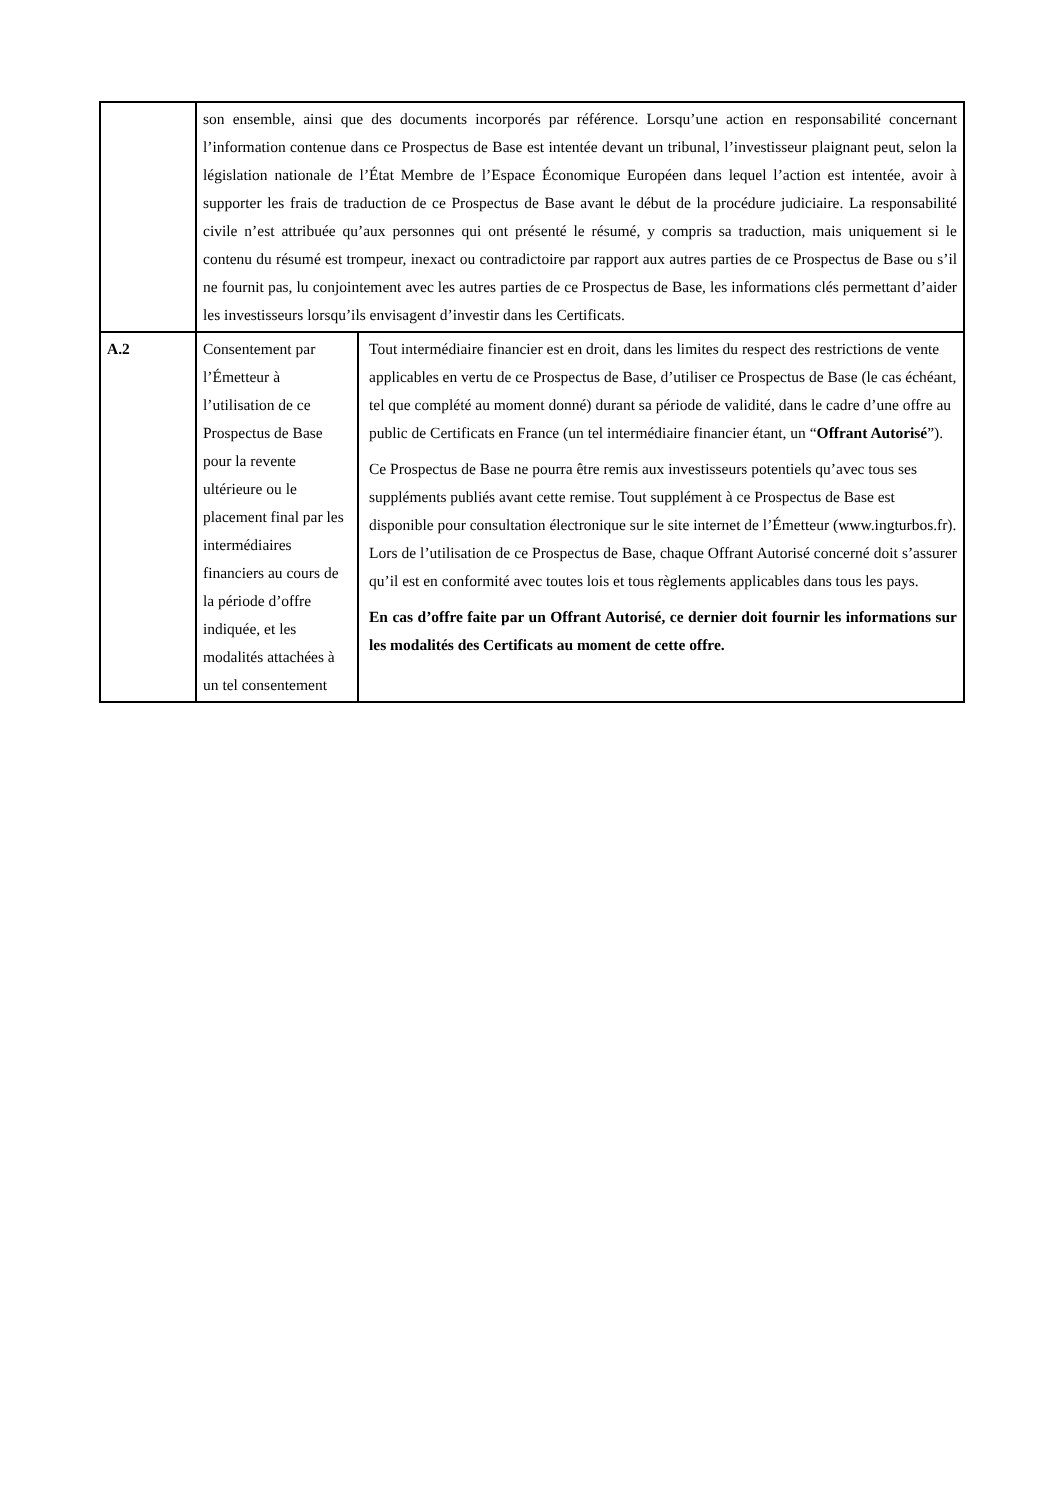| | son ensemble, ainsi que des documents incorporés par référence. Lorsqu’une action en responsabilité concernant l’information contenue dans ce Prospectus de Base est intentée devant un tribunal, l’investisseur plaignant peut, selon la législation nationale de l’État Membre de l’Espace Économique Européen dans lequel l’action est intentée, avoir à supporter les frais de traduction de ce Prospectus de Base avant le début de la procédure judiciaire. La responsabilité civile n’est attribuée qu’aux personnes qui ont présenté le résumé, y compris sa traduction, mais uniquement si le contenu du résumé est trompeur, inexact ou contradictoire par rapport aux autres parties de ce Prospectus de Base ou s’il ne fournit pas, lu conjointement avec les autres parties de ce Prospectus de Base, les informations clés permettant d’aider les investisseurs lorsqu’ils envisagent d’investir dans les Certificats. | |
| A.2 | Consentement par l’Émetteur à l’utilisation de ce Prospectus de Base pour la revente ultérieure ou le placement final par les intermédiaires financiers au cours de la période d’offre indiquée, et les modalités attachées à un tel consentement | Tout intermédiaire financier est en droit, dans les limites du respect des restrictions de vente applicables en vertu de ce Prospectus de Base, d’utiliser ce Prospectus de Base (le cas échéant, tel que complété au moment donné) durant sa période de validité, dans le cadre d’une offre au public de Certificats en France (un tel intermédiaire financier étant, un “ Offrant Autorisé ”). Ce Prospectus de Base ne pourra être remis aux investisseurs potentiels qu’avec tous ses suppléments publiés avant cette remise. Tout supplément à ce Prospectus de Base est disponible pour consultation électronique sur le site internet de l’Émetteur (www.ingturbos.fr). Lors de l’utilisation de ce Prospectus de Base, chaque Offrant Autorisé concerné doit s’assurer qu’il est en conformité avec toutes lois et tous règlements applicables dans tous les pays. En cas d’offre faite par un Offrant Autorisé, ce dernier doit fournir les informations sur les modalités des Certificats au moment de cette offre. |